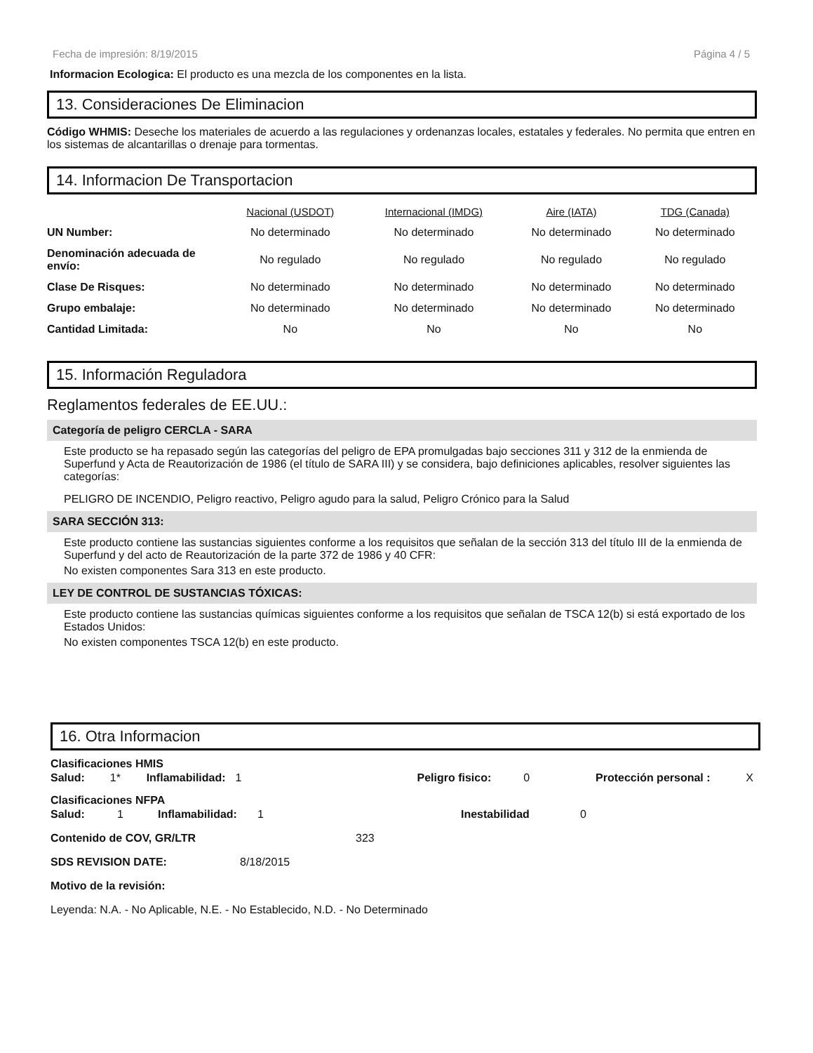Fecha de impresión: 8/19/2015 Página 4 / 5
Informacion Ecologica: El producto es una mezcla de los componentes en la lista.
13. Consideraciones De Eliminacion
Código WHMIS: Deseche los materiales de acuerdo a las regulaciones y ordenanzas locales, estatales y federales. No permita que entren en los sistemas de alcantarillas o drenaje para tormentas.
14. Informacion De Transportacion
| | Nacional (USDOT) | Internacional (IMDG) | Aire (IATA) | TDG (Canada) |
| --- | --- | --- | --- | --- |
| UN Number: | No determinado | No determinado | No determinado | No determinado |
| Denominación adecuada de envío: | No regulado | No regulado | No regulado | No regulado |
| Clase De Risques: | No determinado | No determinado | No determinado | No determinado |
| Grupo embalaje: | No determinado | No determinado | No determinado | No determinado |
| Cantidad Limitada: | No | No | No | No |
15. Información Reguladora
Reglamentos federales de EE.UU.:
Categoría de peligro CERCLA - SARA
Este producto se ha repasado según las categorías del peligro de EPA promulgadas bajo secciones 311 y 312 de la enmienda de Superfund y Acta de Reautorización de 1986 (el título de SARA III) y se considera, bajo definiciones aplicables, resolver siguientes las categorías:
PELIGRO DE INCENDIO, Peligro reactivo, Peligro agudo para la salud, Peligro Crónico para la Salud
SARA SECCIÓN 313:
Este producto contiene las sustancias siguientes conforme a los requisitos que señalan de la sección 313 del título III de la enmienda de Superfund y del acto de Reautorización de la parte 372 de 1986 y 40 CFR:
No existen componentes Sara 313 en este producto.
LEY DE CONTROL DE SUSTANCIAS TÓXICAS:
Este producto contiene las sustancias químicas siguientes conforme a los requisitos que señalan de TSCA 12(b) si está exportado de los Estados Unidos:
No existen componentes TSCA 12(b) en este producto.
16. Otra Informacion
Clasificaciones HMIS
Salud: 1* Inflamabilidad: 1 Peligro fisico: 0 Protección personal : X
Clasificaciones NFPA
Salud: 1 Inflamabilidad: 1 Inestabilidad 0
Contenido de COV, GR/LTR 323
SDS REVISION DATE: 8/18/2015
Motivo de la revisión:
Leyenda: N.A. - No Aplicable, N.E. - No Establecido, N.D. - No Determinado